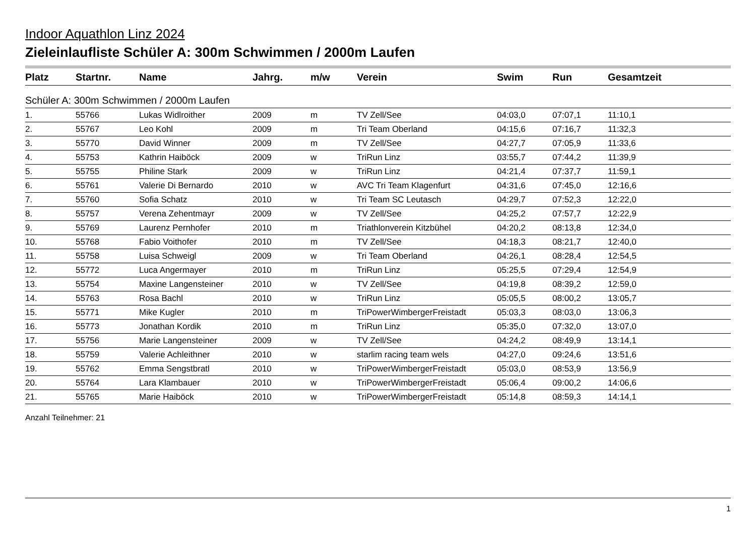Indoor Aquathlon Linz 2024
Zieleinlaufliste Schüler A: 300m Schwimmen / 2000m Laufen
| Platz | Startnr. | Name | Jahrg. | m/w | Verein | Swim | Run | Gesamtzeit |
| --- | --- | --- | --- | --- | --- | --- | --- | --- |
| Schüler A: 300m Schwimmen / 2000m Laufen | | | | | | | | |
| 1. | 55766 | Lukas Widlroither | 2009 | m | TV Zell/See | 04:03,0 | 07:07,1 | 11:10,1 |
| 2. | 55767 | Leo Kohl | 2009 | m | Tri Team Oberland | 04:15,6 | 07:16,7 | 11:32,3 |
| 3. | 55770 | David Winner | 2009 | m | TV Zell/See | 04:27,7 | 07:05,9 | 11:33,6 |
| 4. | 55753 | Kathrin Haiböck | 2009 | w | TriRun Linz | 03:55,7 | 07:44,2 | 11:39,9 |
| 5. | 55755 | Philine Stark | 2009 | w | TriRun Linz | 04:21,4 | 07:37,7 | 11:59,1 |
| 6. | 55761 | Valerie Di Bernardo | 2010 | w | AVC Tri Team Klagenfurt | 04:31,6 | 07:45,0 | 12:16,6 |
| 7. | 55760 | Sofia Schatz | 2010 | w | Tri Team SC Leutasch | 04:29,7 | 07:52,3 | 12:22,0 |
| 8. | 55757 | Verena Zehentmayr | 2009 | w | TV Zell/See | 04:25,2 | 07:57,7 | 12:22,9 |
| 9. | 55769 | Laurenz Pernhofer | 2010 | m | Triathlonverein Kitzbühel | 04:20,2 | 08:13,8 | 12:34,0 |
| 10. | 55768 | Fabio Voithofer | 2010 | m | TV Zell/See | 04:18,3 | 08:21,7 | 12:40,0 |
| 11. | 55758 | Luisa Schweigl | 2009 | w | Tri Team Oberland | 04:26,1 | 08:28,4 | 12:54,5 |
| 12. | 55772 | Luca Angermayer | 2010 | m | TriRun Linz | 05:25,5 | 07:29,4 | 12:54,9 |
| 13. | 55754 | Maxine Langensteiner | 2010 | w | TV Zell/See | 04:19,8 | 08:39,2 | 12:59,0 |
| 14. | 55763 | Rosa Bachl | 2010 | w | TriRun Linz | 05:05,5 | 08:00,2 | 13:05,7 |
| 15. | 55771 | Mike Kugler | 2010 | m | TriPowerWimbergerFreistadt | 05:03,3 | 08:03,0 | 13:06,3 |
| 16. | 55773 | Jonathan Kordik | 2010 | m | TriRun Linz | 05:35,0 | 07:32,0 | 13:07,0 |
| 17. | 55756 | Marie Langensteiner | 2009 | w | TV Zell/See | 04:24,2 | 08:49,9 | 13:14,1 |
| 18. | 55759 | Valerie Achleithner | 2010 | w | starlim racing team wels | 04:27,0 | 09:24,6 | 13:51,6 |
| 19. | 55762 | Emma Sengstbratl | 2010 | w | TriPowerWimbergerFreistadt | 05:03,0 | 08:53,9 | 13:56,9 |
| 20. | 55764 | Lara Klambauer | 2010 | w | TriPowerWimbergerFreistadt | 05:06,4 | 09:00,2 | 14:06,6 |
| 21. | 55765 | Marie Haiböck | 2010 | w | TriPowerWimbergerFreistadt | 05:14,8 | 08:59,3 | 14:14,1 |
Anzahl Teilnehmer: 21
1